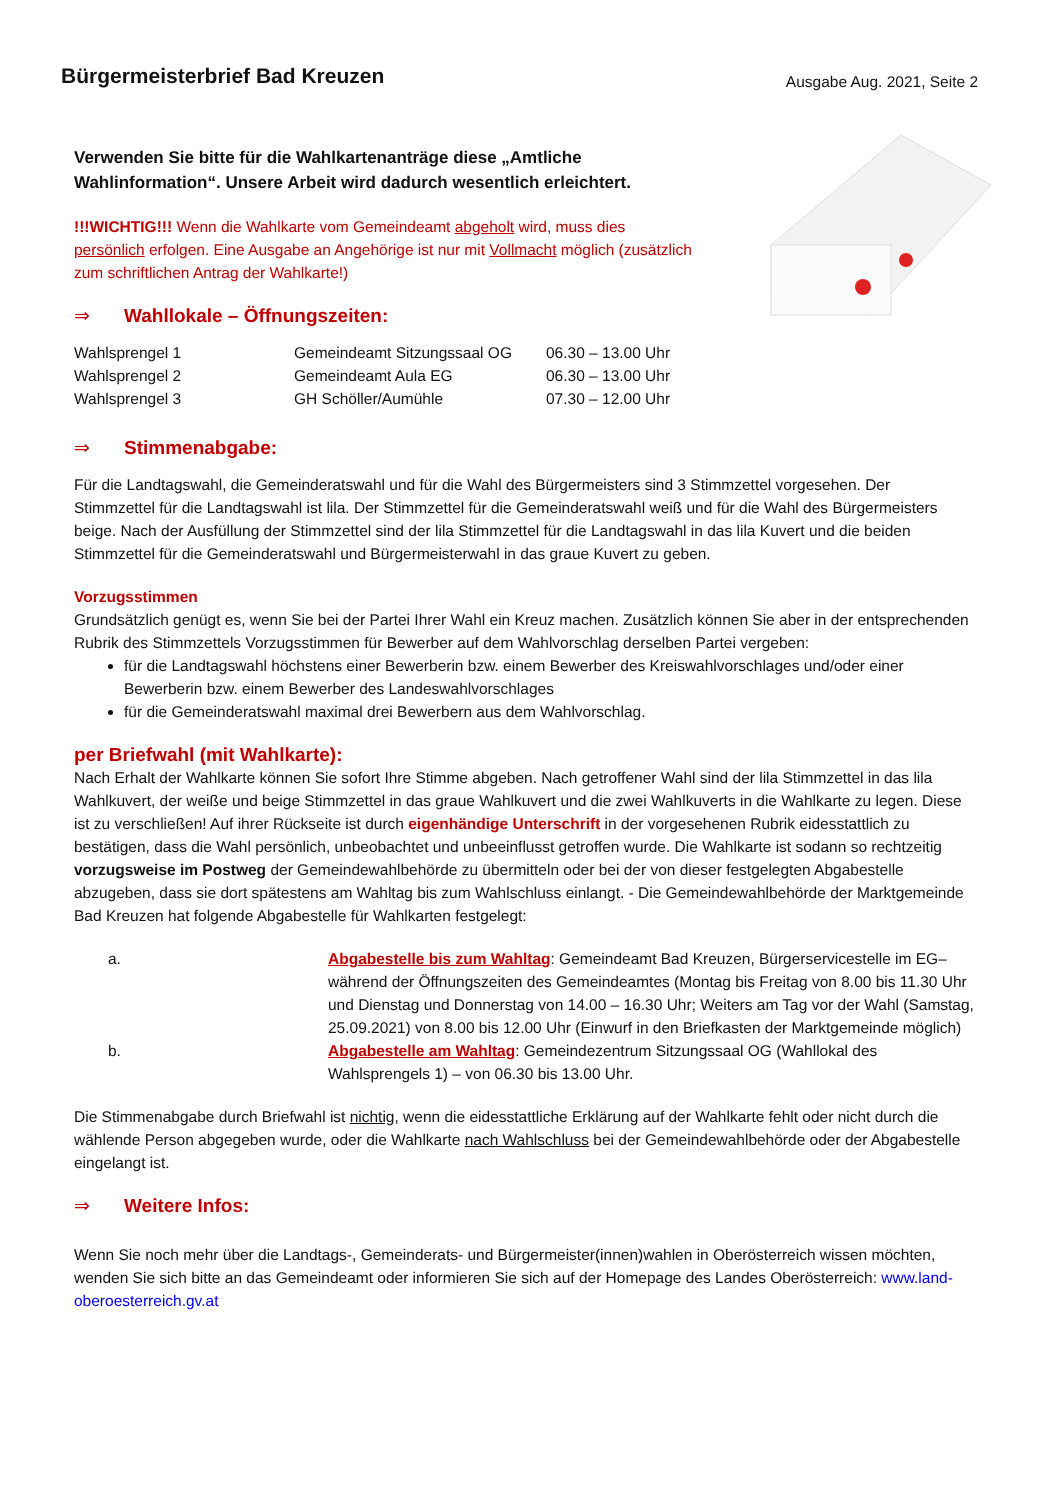Bürgermeisterbrief Bad Kreuzen
Ausgabe Aug. 2021, Seite 2
Verwenden Sie bitte für die Wahlkartenanträge diese „Amtliche Wahlinformation“. Unsere Arbeit wird dadurch wesentlich erleichtert.
!!!WICHTIG!!! Wenn die Wahlkarte vom Gemeindeamt abgeholt wird, muss dies persönlich erfolgen. Eine Ausgabe an Angehörige ist nur mit Vollmacht möglich (zusätzlich zum schriftlichen Antrag der Wahlkarte!)
⇒ Wahllokale – Öffnungszeiten:
| Wahlsprengel 1 | Gemeindeamt Sitzungssaal OG | 06.30 – 13.00 Uhr |
| Wahlsprengel 2 | Gemeindeamt Aula EG | 06.30 – 13.00 Uhr |
| Wahlsprengel 3 | GH Schöller/Aumühle | 07.30 – 12.00 Uhr |
⇒ Stimmenabgabe:
Für die Landtagswahl, die Gemeinderatswahl und für die Wahl des Bürgermeisters sind 3 Stimmzettel vorgesehen. Der Stimmzettel für die Landtagswahl ist lila. Der Stimmzettel für die Gemeinderatswahl weiß und für die Wahl des Bürgermeisters beige. Nach der Ausfüllung der Stimmzettel sind der lila Stimmzettel für die Landtagswahl in das lila Kuvert und die beiden Stimmzettel für die Gemeinderatswahl und Bürgermeisterwahl in das graue Kuvert zu geben.
Vorzugsstimmen
Grundsätzlich genügt es, wenn Sie bei der Partei Ihrer Wahl ein Kreuz machen. Zusätzlich können Sie aber in der entsprechenden Rubrik des Stimmzettels Vorzugsstimmen für Bewerber auf dem Wahlvorschlag derselben Partei vergeben:
für die Landtagswahl höchstens einer Bewerberin bzw. einem Bewerber des Kreiswahlvorschlages und/oder einer Bewerberin bzw. einem Bewerber des Landeswahlvorschlages
für die Gemeinderatswahl maximal drei Bewerbern aus dem Wahlvorschlag.
per Briefwahl (mit Wahlkarte):
Nach Erhalt der Wahlkarte können Sie sofort Ihre Stimme abgeben. Nach getroffener Wahl sind der lila Stimmzettel in das lila Wahlkuvert, der weiße und beige Stimmzettel in das graue Wahlkuvert und die zwei Wahlkuverts in die Wahlkarte zu legen. Diese ist zu verschließen! Auf ihrer Rückseite ist durch eigenhändige Unterschrift in der vorgesehenen Rubrik eidesstattlich zu bestätigen, dass die Wahl persönlich, unbeobachtet und unbeeinflusst getroffen wurde. Die Wahlkarte ist sodann so rechtzeitig vorzugsweise im Postweg der Gemeindewahlbehörde zu übermitteln oder bei der von dieser festgelegten Abgabestelle abzugeben, dass sie dort spätestens am Wahltag bis zum Wahlschluss einlangt. - Die Gemeindewahlbehörde der Marktgemeinde Bad Kreuzen hat folgende Abgabestelle für Wahlkarten festgelegt:
| a. | Abgabestelle bis zum Wahltag : Gemeindeamt Bad Kreuzen, Bürgerservicestelle im EG– während der Öffnungszeiten des Gemeindeamtes (Montag bis Freitag von 8.00 bis 11.30 Uhr und Dienstag und Donnerstag von 14.00 – 16.30 Uhr; Weiters am Tag vor der Wahl (Samstag, 25.09.2021) von 8.00 bis 12.00 Uhr (Einwurf in den Briefkasten der Marktgemeinde möglich) |
| b. | Abgabestelle am Wahltag : Gemeindezentrum Sitzungssaal OG (Wahllokal des Wahlsprengels 1) – von 06.30 bis 13.00 Uhr. |
Die Stimmenabgabe durch Briefwahl ist nichtig, wenn die eidesstattliche Erklärung auf der Wahlkarte fehlt oder nicht durch die wählende Person abgegeben wurde, oder die Wahlkarte nach Wahlschluss bei der Gemeindewahlbehörde oder der Abgabestelle eingelangt ist.
⇒ Weitere Infos:
Wenn Sie noch mehr über die Landtags-, Gemeinderats- und Bürgermeister(innen)wahlen in Oberösterreich wissen möchten, wenden Sie sich bitte an das Gemeindeamt oder informieren Sie sich auf der Homepage des Landes Oberösterreich: www.land-oberoesterreich.gv.at